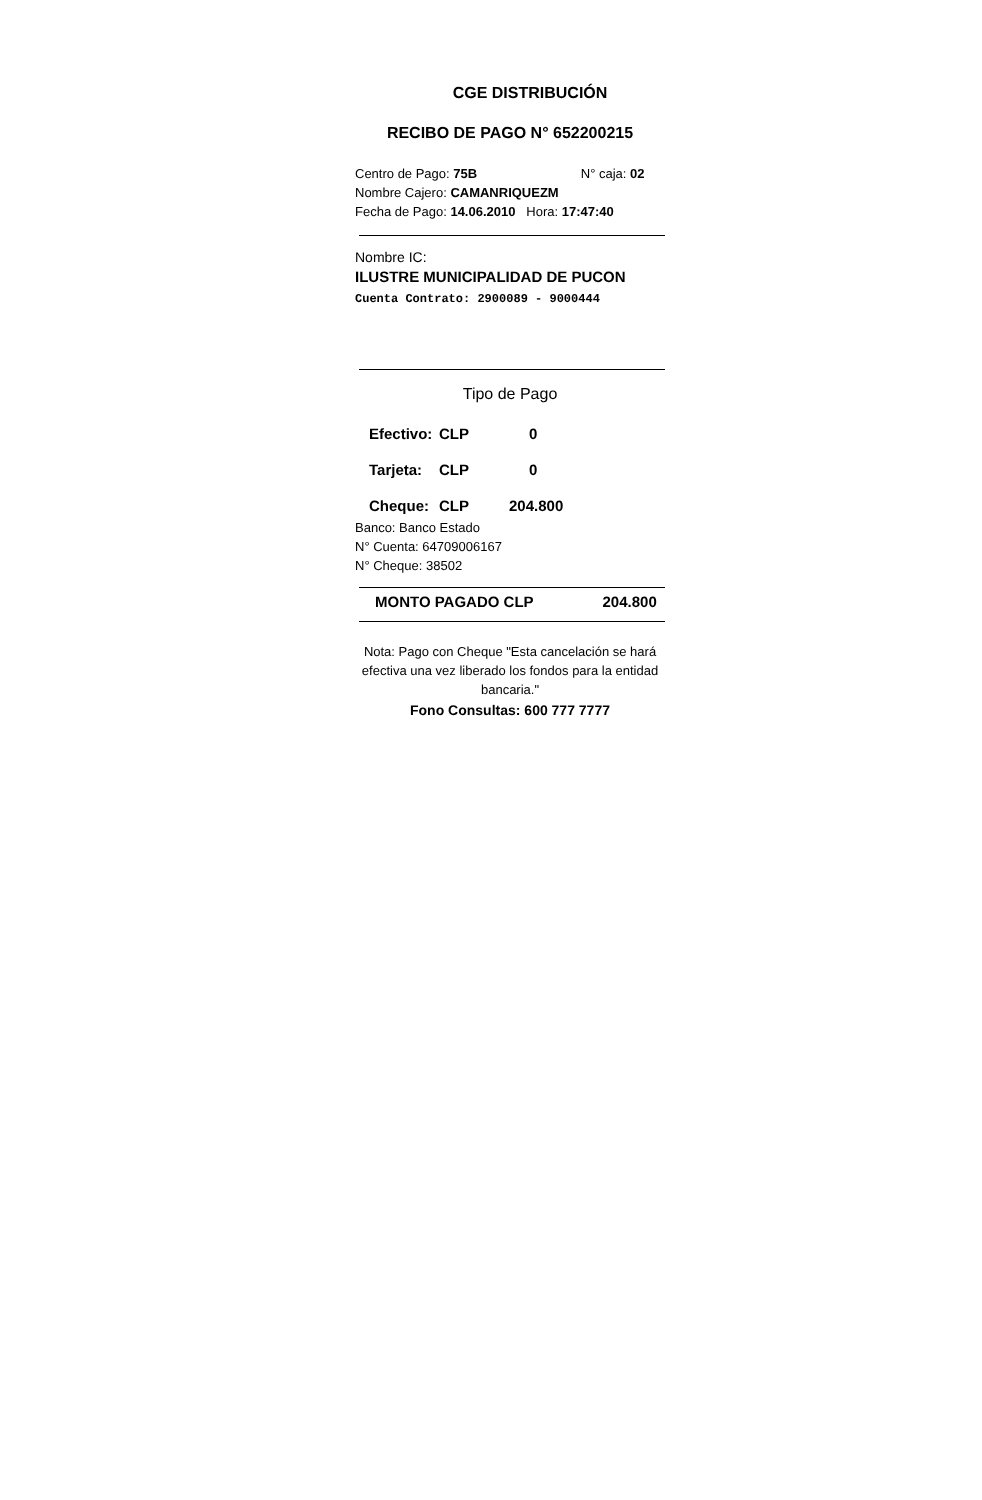CGE DISTRIBUCIÓN
RECIBO DE PAGO N° 652200215
Centro de Pago: 75B N° caja: 02
Nombre Cajero: CAMANRIQUEZM
Fecha de Pago: 14.06.2010 Hora: 17:47:40
Nombre IC:
ILUSTRE MUNICIPALIDAD DE PUCON
Cuenta Contrato: 2900089 - 9000444
Tipo de Pago
Efectivo: CLP 0
Tarjeta: CLP 0
Cheque: CLP 204.800
Banco: Banco Estado
N° Cuenta: 64709006167
N° Cheque: 38502
MONTO PAGADO CLP 204.800
Nota: Pago con Cheque "Esta cancelación se hará efectiva una vez liberado los fondos para la entidad bancaria."
Fono Consultas: 600 777 7777